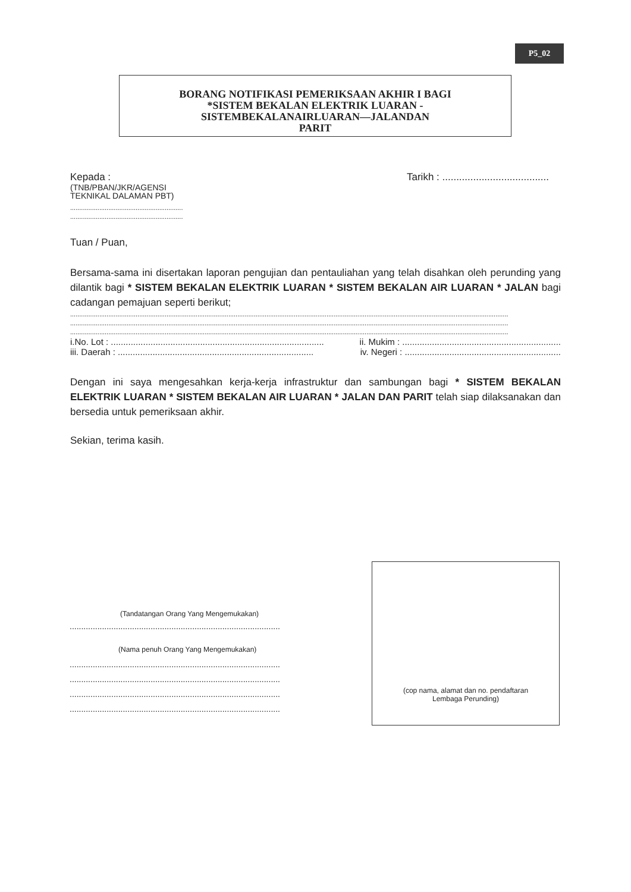P5_02
BORANG NOTIFIKASI PEMERIKSAAN AKHIR I BAGI
*SISTEM BEKALAN ELEKTRIK LUARAN -
SISTEMBEKALANAIRLUARAN—JALANDAN
PARIT
Kepada :
(TNB/PBAN/JKR/AGENSI
TEKNIKAL DALAMAN PBT)
..............................................................
..............................................................
Tarikh : ......................................
Tuan / Puan,
Bersama-sama ini disertakan laporan pengujian dan pentauliahan yang telah disahkan oleh perunding yang dilantik bagi * SISTEM BEKALAN ELEKTRIK LUARAN * SISTEM BEKALAN AIR LUARAN * JALAN bagi cadangan pemajuan seperti berikut;
.................................................................................................................................................................................................................................................
.................................................................................................................................................................................................................................................
.................................................................................................................................................................................................................................................
i.No. Lot : ...................................................................................... ii. Mukim : ................................................................
iii. Daerah : ............................................................................... iv. Negeri : ...............................................................
Dengan ini saya mengesahkan kerja-kerja infrastruktur dan sambungan bagi * SISTEM BEKALAN ELEKTRIK LUARAN * SISTEM BEKALAN AIR LUARAN * JALAN DAN PARIT telah siap dilaksanakan dan bersedia untuk pemeriksaan akhir.
Sekian, terima kasih.
(Tandatangan Orang Yang Mengemukakan)
...........................................................................................
(Nama penuh Orang Yang Mengemukakan)
...........................................................................................
...........................................................................................
...........................................................................................
...........................................................................................
(cop nama, alamat dan no. pendaftaran
Lembaga Perunding)